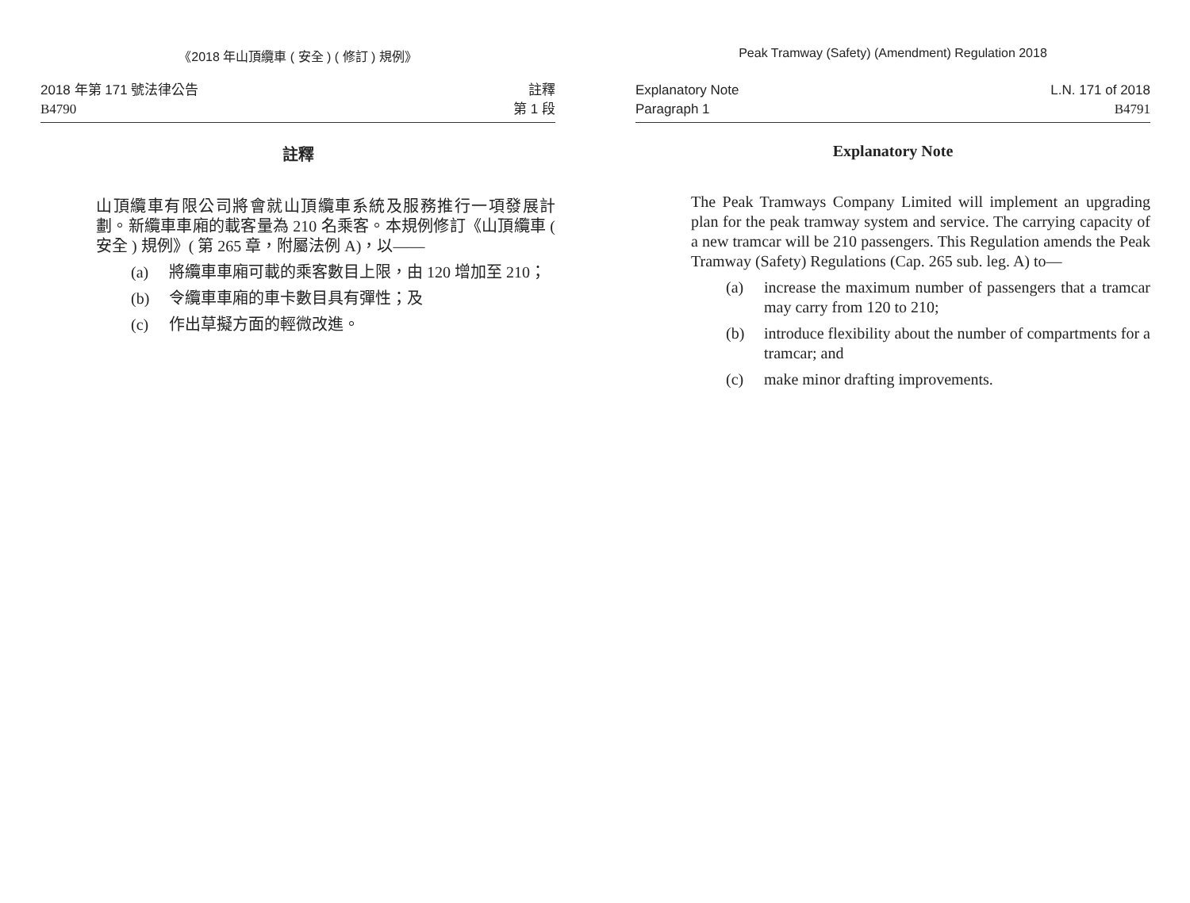《2018 年山頂纜車 ( 安全 ) ( 修訂 ) 規例》
2018 年第 171 號法律公告
B4790
註釋
第 1 段
註釋
山頂纜車有限公司將會就山頂纜車系統及服務推行一項發展計劃。新纜車車廂的載客量為 210 名乘客。本規例修訂《山頂纜車 ( 安全 ) 規例》( 第 265 章，附屬法例 A)，以——
(a) 將纜車車廂可載的乘客數目上限，由 120 增加至 210；
(b) 令纜車車廂的車卡數目具有彈性；及
(c) 作出草擬方面的輕微改進。
Peak Tramway (Safety) (Amendment) Regulation 2018
Explanatory Note
Paragraph 1
L.N. 171 of 2018
B4791
Explanatory Note
The Peak Tramways Company Limited will implement an upgrading plan for the peak tramway system and service. The carrying capacity of a new tramcar will be 210 passengers. This Regulation amends the Peak Tramway (Safety) Regulations (Cap. 265 sub. leg. A) to—
(a) increase the maximum number of passengers that a tramcar may carry from 120 to 210;
(b) introduce flexibility about the number of compartments for a tramcar; and
(c) make minor drafting improvements.